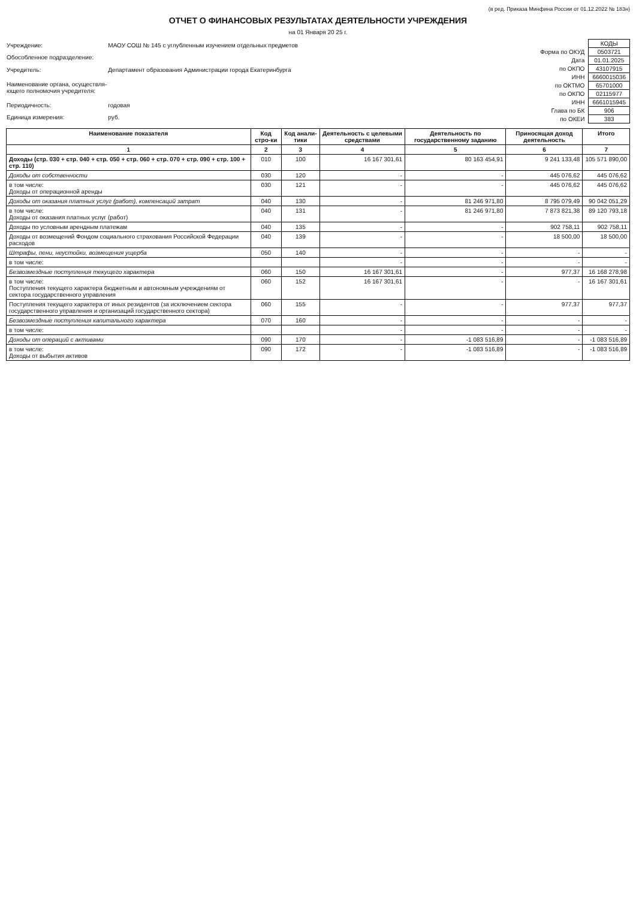(в ред. Приказа Минфина России от 01.12.2022 № 183н)
ОТЧЕТ О ФИНАНСОВЫХ РЕЗУЛЬТАТАХ ДЕЯТЕЛЬНОСТИ УЧРЕЖДЕНИЯ
на 01 Января 20 25 г.
| Учреждение: | МАОУ СОШ № 145 с углубленным изучением отдельных предметов |
| Обособленное подразделение: | |
| Учредитель: | Департамент образования Администрации города Екатеринбурга |
| Наименование органа, осуществля- ющего полномочия учредителя: | |
| Периодичность: | годовая |
| Единица измерения: | руб. |
| | КОДЫ |
| Форма по ОКУД | 0503721 |
| Дата | 01.01.2025 |
| по ОКПО | 43107915 |
| ИНН | 6660015036 |
| по ОКТМО | 65701000 |
| по ОКПО | 02115977 |
| ИНН | 6661015945 |
| Глава по БК | 906 |
| по ОКЕИ | 383 |
| Наименование показателя | Код стро-ки | Код анали-тики | Деятельность с целевыми средствами | Деятельность по государственному заданию | Приносящая доход деятельность | Итого |
| --- | --- | --- | --- | --- | --- | --- |
| 1 | 2 | 3 | 4 | 5 | 6 | 7 |
| Доходы (стр. 030 + стр. 040 + стр. 050 + стр. 060 + стр. 070 + стр. 090 + стр. 100 + стр. 110) | 010 | 100 | 16 167 301,61 | 80 163 454,91 | 9 241 133,48 | 105 571 890,00 |
| Доходы от собственности | 030 | 120 | - | - | 445 076,62 | 445 076,62 |
| в том числе: Доходы от операционной аренды | 030 | 121 | - | - | 445 076,62 | 445 076,62 |
| Доходы от оказания платных услуг (работ), компенсаций затрат | 040 | 130 | - | 81 246 971,80 | 8 795 079,49 | 90 042 051,29 |
| в том числе: Доходы от оказания платных услуг (работ) | 040 | 131 | - | 81 246 971,80 | 7 873 821,38 | 89 120 793,18 |
| Доходы по условным арендным платежам | 040 | 135 | - | - | 902 758,11 | 902 758,11 |
| Доходы от возмещений Фондом социального страхования Российской Федерации расходов | 040 | 139 | - | - | 18 500,00 | 18 500,00 |
| Штрафы, пени, неустойки, возмещения ущерба | 050 | 140 | - | - | - | - |
| в том числе: | | | - | - | - | - |
| Безвозмездные поступления текущего характера | 060 | 150 | 16 167 301,61 | - | 977,37 | 16 168 278,98 |
| в том числе: Поступления текущего характера бюджетным и автономным учреждениям от сектора государственного управления | 060 | 152 | 16 167 301,61 | - | - | 16 167 301,61 |
| Поступления текущего характера от иных резидентов (за исключением сектора государственного управления и организаций государственного сектора) | 060 | 155 | - | - | 977,37 | 977,37 |
| Безвозмездные поступления капитального характера | 070 | 160 | - | - | - | - |
| в том числе: | | | - | - | - | - |
| Доходы от операций с активами | 090 | 170 | - | -1 083 516,89 | - | -1 083 516,89 |
| в том числе: Доходы от выбытия активов | 090 | 172 | - | -1 083 516,89 | - | -1 083 516,89 |